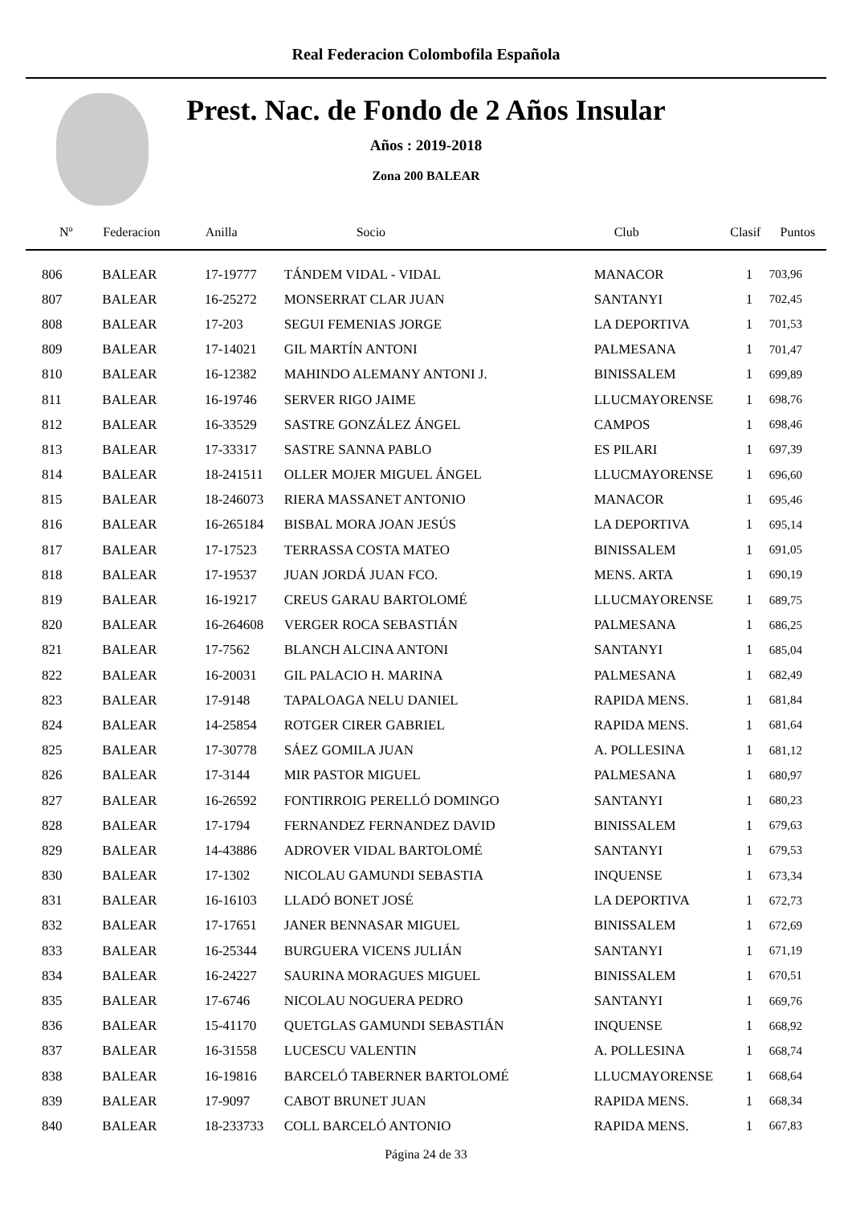Real Federacion Colombofila Española
Prest. Nac. de Fondo de 2 Años Insular
Años : 2019-2018
Zona 200 BALEAR
| Nº | Federacion | Anilla | Socio | Club | Clasif | Puntos |
| --- | --- | --- | --- | --- | --- | --- |
| 806 | BALEAR | 17-19777 | TÁNDEM VIDAL - VIDAL | MANACOR | 1 | 703,96 |
| 807 | BALEAR | 16-25272 | MONSERRAT CLAR JUAN | SANTANYI | 1 | 702,45 |
| 808 | BALEAR | 17-203 | SEGUI FEMENIAS JORGE | LA DEPORTIVA | 1 | 701,53 |
| 809 | BALEAR | 17-14021 | GIL MARTÍN ANTONI | PALMESANA | 1 | 701,47 |
| 810 | BALEAR | 16-12382 | MAHINDO ALEMANY ANTONI J. | BINISSALEM | 1 | 699,89 |
| 811 | BALEAR | 16-19746 | SERVER RIGO JAIME | LLUCMAYORENSE | 1 | 698,76 |
| 812 | BALEAR | 16-33529 | SASTRE GONZÁLEZ ÁNGEL | CAMPOS | 1 | 698,46 |
| 813 | BALEAR | 17-33317 | SASTRE SANNA PABLO | ES PILARI | 1 | 697,39 |
| 814 | BALEAR | 18-241511 | OLLER MOJER MIGUEL ÁNGEL | LLUCMAYORENSE | 1 | 696,60 |
| 815 | BALEAR | 18-246073 | RIERA MASSANET ANTONIO | MANACOR | 1 | 695,46 |
| 816 | BALEAR | 16-265184 | BISBAL MORA JOAN JESÚS | LA DEPORTIVA | 1 | 695,14 |
| 817 | BALEAR | 17-17523 | TERRASSA COSTA MATEO | BINISSALEM | 1 | 691,05 |
| 818 | BALEAR | 17-19537 | JUAN JORDÁ JUAN FCO. | MENS. ARTA | 1 | 690,19 |
| 819 | BALEAR | 16-19217 | CREUS GARAU BARTOLOMÉ | LLUCMAYORENSE | 1 | 689,75 |
| 820 | BALEAR | 16-264608 | VERGER ROCA SEBASTIÁN | PALMESANA | 1 | 686,25 |
| 821 | BALEAR | 17-7562 | BLANCH ALCINA ANTONI | SANTANYI | 1 | 685,04 |
| 822 | BALEAR | 16-20031 | GIL PALACIO H. MARINA | PALMESANA | 1 | 682,49 |
| 823 | BALEAR | 17-9148 | TAPALOAGA NELU DANIEL | RAPIDA MENS. | 1 | 681,84 |
| 824 | BALEAR | 14-25854 | ROTGER CIRER GABRIEL | RAPIDA MENS. | 1 | 681,64 |
| 825 | BALEAR | 17-30778 | SÁEZ GOMILA JUAN | A. POLLESINA | 1 | 681,12 |
| 826 | BALEAR | 17-3144 | MIR PASTOR MIGUEL | PALMESANA | 1 | 680,97 |
| 827 | BALEAR | 16-26592 | FONTIRROIG PERELLÓ DOMINGO | SANTANYI | 1 | 680,23 |
| 828 | BALEAR | 17-1794 | FERNANDEZ FERNANDEZ DAVID | BINISSALEM | 1 | 679,63 |
| 829 | BALEAR | 14-43886 | ADROVER VIDAL BARTOLOMÉ | SANTANYI | 1 | 679,53 |
| 830 | BALEAR | 17-1302 | NICOLAU GAMUNDI SEBASTIA | INQUENSE | 1 | 673,34 |
| 831 | BALEAR | 16-16103 | LLADÓ BONET JOSÉ | LA DEPORTIVA | 1 | 672,73 |
| 832 | BALEAR | 17-17651 | JANER BENNASAR MIGUEL | BINISSALEM | 1 | 672,69 |
| 833 | BALEAR | 16-25344 | BURGUERA VICENS JULIÁN | SANTANYI | 1 | 671,19 |
| 834 | BALEAR | 16-24227 | SAURINA MORAGUES MIGUEL | BINISSALEM | 1 | 670,51 |
| 835 | BALEAR | 17-6746 | NICOLAU NOGUERA PEDRO | SANTANYI | 1 | 669,76 |
| 836 | BALEAR | 15-41170 | QUETGLAS GAMUNDI SEBASTIÁN | INQUENSE | 1 | 668,92 |
| 837 | BALEAR | 16-31558 | LUCESCU VALENTIN | A. POLLESINA | 1 | 668,74 |
| 838 | BALEAR | 16-19816 | BARCELÓ TABERNER BARTOLOMÉ | LLUCMAYORENSE | 1 | 668,64 |
| 839 | BALEAR | 17-9097 | CABOT BRUNET JUAN | RAPIDA MENS. | 1 | 668,34 |
| 840 | BALEAR | 18-233733 | COLL BARCELÓ ANTONIO | RAPIDA MENS. | 1 | 667,83 |
Página 24 de 33